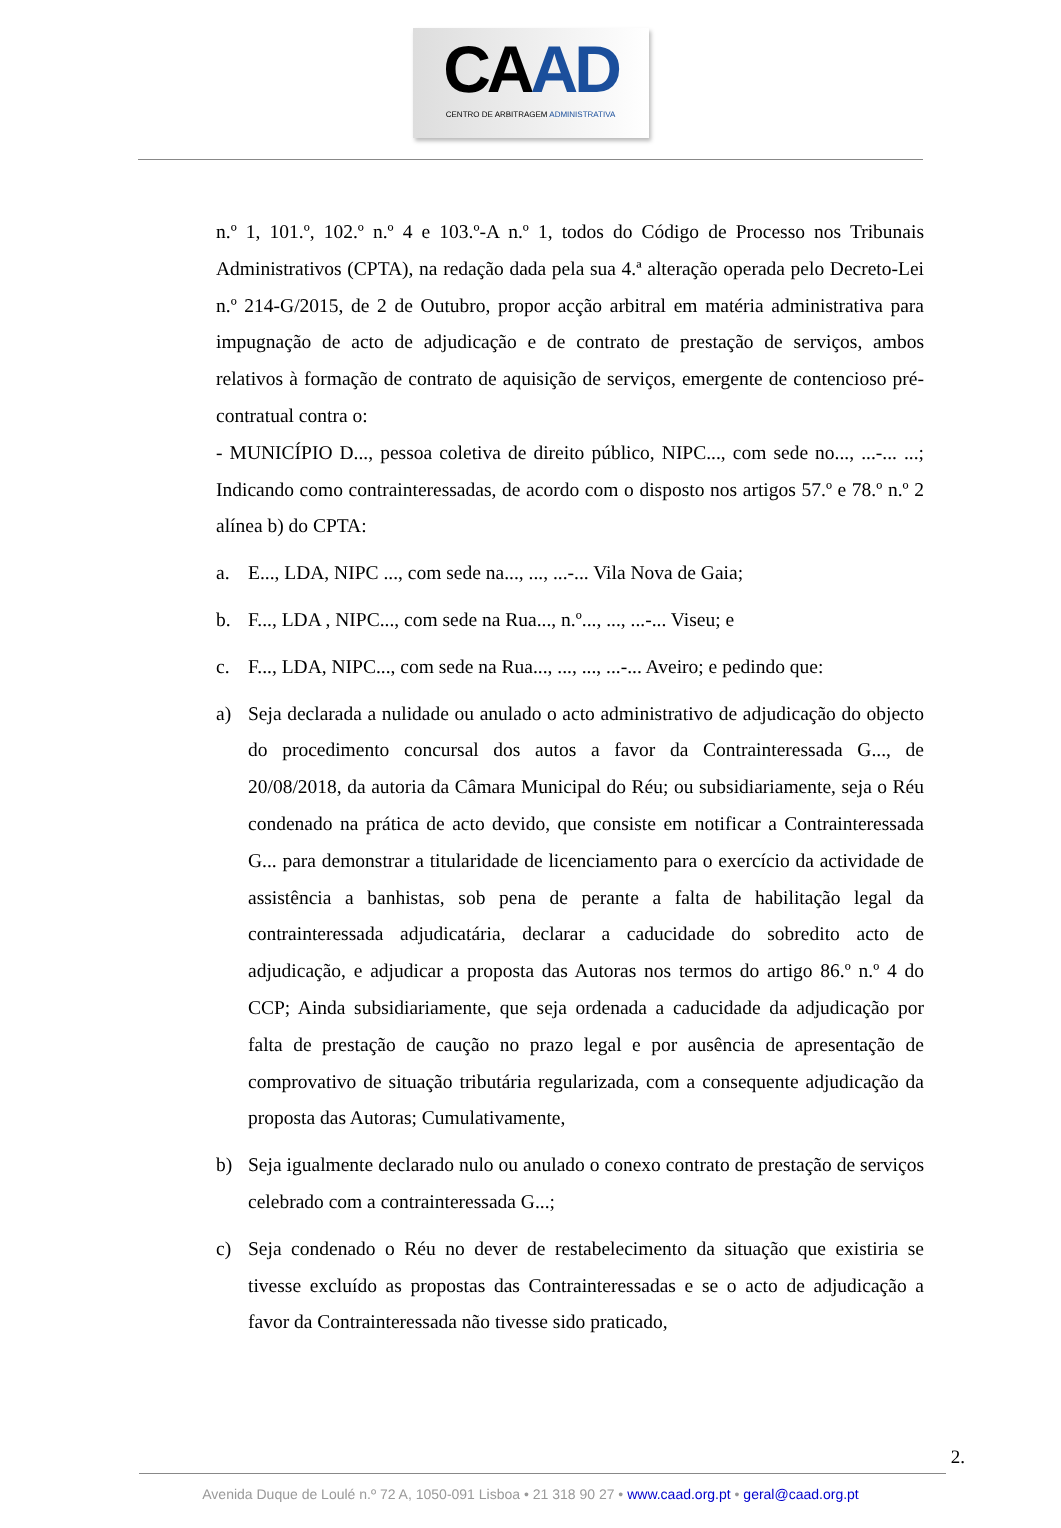CAAD
CENTRO DE ARBITRAGEM ADMINISTRATIVA
n.º 1, 101.º, 102.º n.º 4 e 103.º-A n.º 1, todos do Código de Processo nos Tribunais Administrativos (CPTA), na redação dada pela sua 4.ª alteração operada pelo Decreto-Lei n.º 214-G/2015, de 2 de Outubro, propor acção arbitral em matéria administrativa para impugnação de acto de adjudicação e de contrato de prestação de serviços, ambos relativos à formação de contrato de aquisição de serviços, emergente de contencioso pré-contratual contra o:
- MUNICÍPIO D..., pessoa coletiva de direito público, NIPC..., com sede no..., ...-... ...; Indicando como contrainteressadas, de acordo com o disposto nos artigos 57.º e 78.º n.º 2 alínea b) do CPTA:
a. E..., LDA, NIPC ..., com sede na..., ..., ...-... Vila Nova de Gaia;
b. F..., LDA , NIPC..., com sede na Rua..., n.º..., ..., ...-... Viseu; e
c. F..., LDA, NIPC..., com sede na Rua..., ..., ..., ...-... Aveiro; e pedindo que:
a) Seja declarada a nulidade ou anulado o acto administrativo de adjudicação do objecto do procedimento concursal dos autos a favor da Contrainteressada G..., de 20/08/2018, da autoria da Câmara Municipal do Réu; ou subsidiariamente, seja o Réu condenado na prática de acto devido, que consiste em notificar a Contrainteressada G... para demonstrar a titularidade de licenciamento para o exercício da actividade de assistência a banhistas, sob pena de perante a falta de habilitação legal da contrainteressada adjudicatária, declarar a caducidade do sobredito acto de adjudicação, e adjudicar a proposta das Autoras nos termos do artigo 86.º n.º 4 do CCP; Ainda subsidiariamente, que seja ordenada a caducidade da adjudicação por falta de prestação de caução no prazo legal e por ausência de apresentação de comprovativo de situação tributária regularizada, com a consequente adjudicação da proposta das Autoras; Cumulativamente,
b) Seja igualmente declarado nulo ou anulado o conexo contrato de prestação de serviços celebrado com a contrainteressada G...;
c) Seja condenado o Réu no dever de restabelecimento da situação que existiria se tivesse excluído as propostas das Contrainteressadas e se o acto de adjudicação a favor da Contrainteressada não tivesse sido praticado,
2.
Avenida Duque de Loulé n.º 72 A, 1050-091 Lisboa • 21 318 90 27 • www.caad.org.pt • geral@caad.org.pt